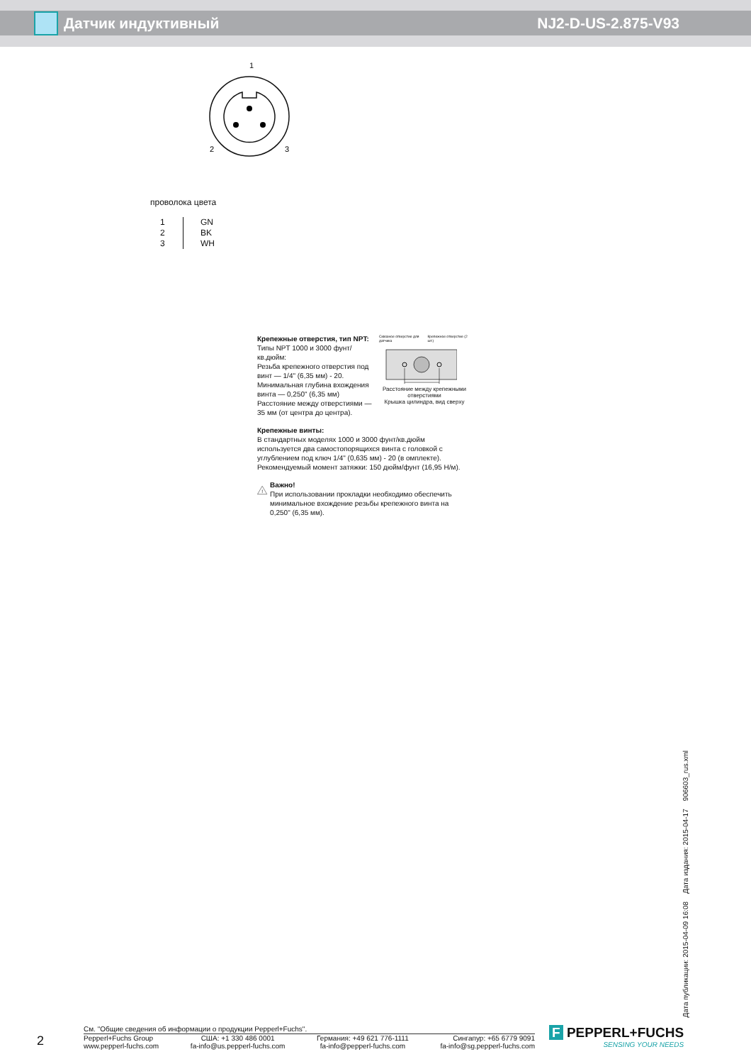Датчик индуктивный NJ2-D-US-2.875-V93
1
2
3
проволока цвета
| 1 | GN |
| 2 | BK |
| 3 | WH |
Крепежные отверстия, тип NPT:
Типы NPT 1000 и 3000 фунт/кв.дюйм:
Резьба крепежного отверстия под винт — 1/4" (6,35 мм) - 20.
Минимальная глубина вхождения винта — 0,250" (6,35 мм)
Расстояние между отверстиями — 35 мм (от центра до центра).
Сквозное отверстие для датчика Крепежное отверстие (2 шт.)
Расстояние между крепежными отверстиями
Крышка цилиндра, вид сверху
Крепежные винты:
В стандартных моделях 1000 и 3000 фунт/кв.дюйм используется два самостопорящихся винта с головкой с углублением под ключ 1/4" (0,635 мм) - 20 (в омплекте). Рекомендуемый момент затяжки: 150 дюйм/фунт (16,95 Н/м).
!
Важно!
При использовании прокладки необходимо обеспечить минимальное вхождение резьбы крепежного винта на 0,250" (6,35 мм).
Дата публикации: 2015-04-09 16:08 Дата издания: 2015-04-17 906603_rus.xml
2
См. "Общие сведения об информации о продукции Pepperl+Fuchs".
Pepperl+Fuchs Group
www.pepperl-fuchs.com
США: +1 330 486 0001
fa-info@us.pepperl-fuchs.com
Германия: +49 621 776-1111
fa-info@pepperl-fuchs.com
Сингапур: +65 6779 9091
fa-info@sg.pepperl-fuchs.com
F PEPPERL+FUCHS
SENSING YOUR NEEDS